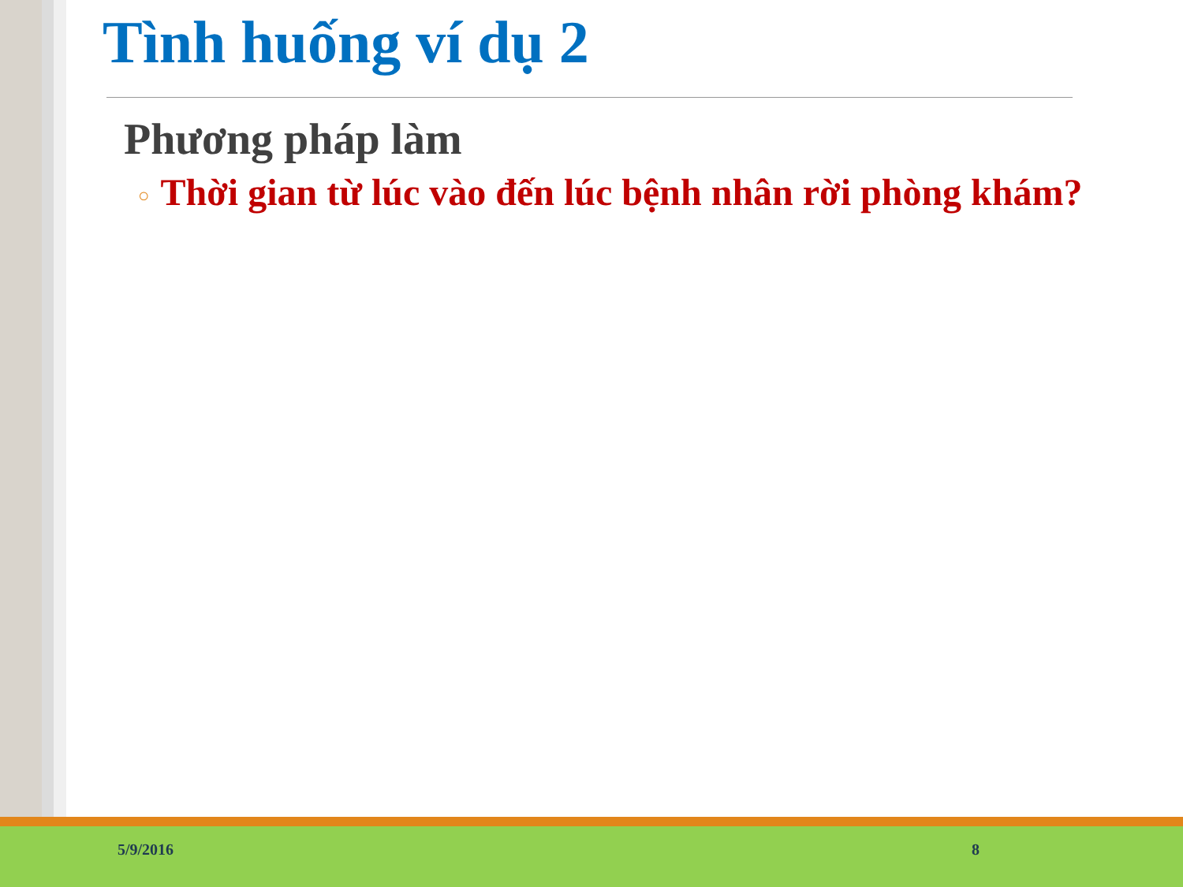Tình huống ví dụ 2
Phương pháp làm
○ Thời gian từ lúc vào đến lúc bệnh nhân rời phòng khám?
5/9/2016 8